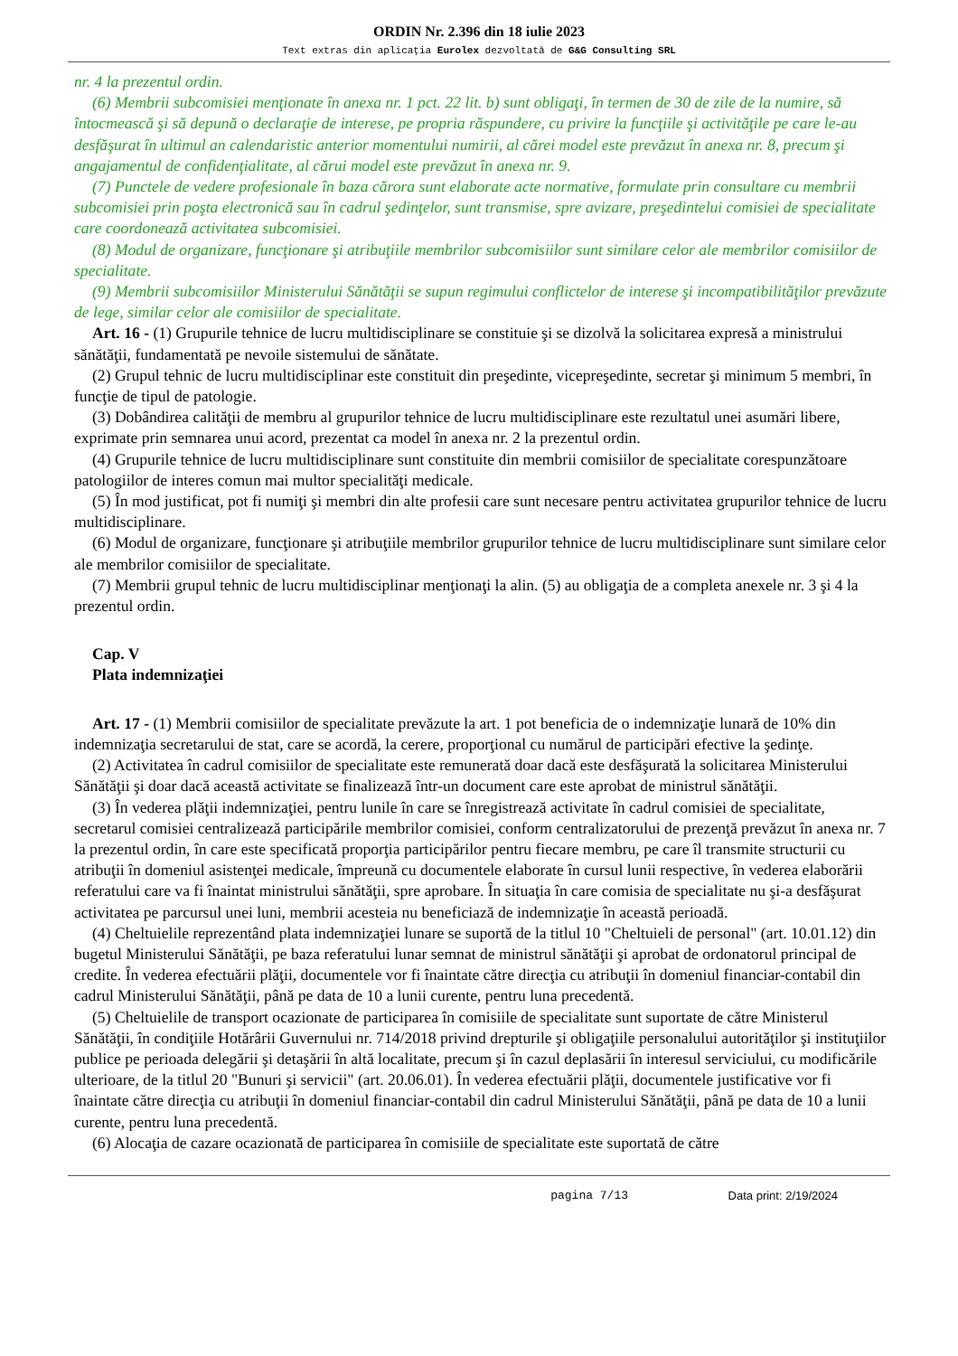ORDIN Nr. 2.396 din 18 iulie 2023
Text extras din aplicaţia Eurolex dezvoltată de G&G Consulting SRL
nr. 4 la prezentul ordin.
(6) Membrii subcomisiei menţionate în anexa nr. 1 pct. 22 lit. b) sunt obligaţi, în termen de 30 de zile de la numire, să întocmească şi să depună o declaraţie de interese, pe propria răspundere, cu privire la funcţiile şi activităţile pe care le-au desfăşurat în ultimul an calendaristic anterior momentului numirii, al cărei model este prevăzut în anexa nr. 8, precum şi angajamentul de confidenţialitate, al cărui model este prevăzut în anexa nr. 9.
(7) Punctele de vedere profesionale în baza cărora sunt elaborate acte normative, formulate prin consultare cu membrii subcomisiei prin poşta electronică sau în cadrul şedinţelor, sunt transmise, spre avizare, preşedintelui comisiei de specialitate care coordonează activitatea subcomisiei.
(8) Modul de organizare, funcţionare şi atribuţiile membrilor subcomisiilor sunt similare celor ale membrilor comisiilor de specialitate.
(9) Membrii subcomisiilor Ministerului Sănătăţii se supun regimului conflictelor de interese şi incompatibilităţilor prevăzute de lege, similar celor ale comisiilor de specialitate.
Art. 16 - (1) Grupurile tehnice de lucru multidisciplinare se constituie şi se dizolvă la solicitarea expresă a ministrului sănătăţii, fundamentată pe nevoile sistemului de sănătate.
(2) Grupul tehnic de lucru multidisciplinar este constituit din preşedinte, vicepreşedinte, secretar şi minimum 5 membri, în funcţie de tipul de patologie.
(3) Dobândirea calităţii de membru al grupurilor tehnice de lucru multidisciplinare este rezultatul unei asumări libere, exprimate prin semnarea unui acord, prezentat ca model în anexa nr. 2 la prezentul ordin.
(4) Grupurile tehnice de lucru multidisciplinare sunt constituite din membrii comisiilor de specialitate corespunzătoare patologiilor de interes comun mai multor specialităţi medicale.
(5) În mod justificat, pot fi numiţi şi membri din alte profesii care sunt necesare pentru activitatea grupurilor tehnice de lucru multidisciplinare.
(6) Modul de organizare, funcţionare şi atribuţiile membrilor grupurilor tehnice de lucru multidisciplinare sunt similare celor ale membrilor comisiilor de specialitate.
(7) Membrii grupul tehnic de lucru multidisciplinar menţionaţi la alin. (5) au obligaţia de a completa anexele nr. 3 şi 4 la prezentul ordin.
Cap. V
Plata indemnizaţiei
Art. 17 - (1) Membrii comisiilor de specialitate prevăzute la art. 1 pot beneficia de o indemnizaţie lunară de 10% din indemnizaţia secretarului de stat, care se acordă, la cerere, proporţional cu numărul de participări efective la şedinţe.
(2) Activitatea în cadrul comisiilor de specialitate este remunerată doar dacă este desfăşurată la solicitarea Ministerului Sănătăţii şi doar dacă această activitate se finalizează într-un document care este aprobat de ministrul sănătăţii.
(3) În vederea plăţii indemnizaţiei, pentru lunile în care se înregistrează activitate în cadrul comisiei de specialitate, secretarul comisiei centralizează participările membrilor comisiei, conform centralizatorului de prezenţă prevăzut în anexa nr. 7 la prezentul ordin, în care este specificată proporţia participărilor pentru fiecare membru, pe care îl transmite structurii cu atribuţii în domeniul asistenţei medicale, împreună cu documentele elaborate în cursul lunii respective, în vederea elaborării referatului care va fi înaintat ministrului sănătăţii, spre aprobare. În situaţia în care comisia de specialitate nu şi-a desfăşurat activitatea pe parcursul unei luni, membrii acesteia nu beneficiază de indemnizaţie în această perioadă.
(4) Cheltuielile reprezentând plata indemnizaţiei lunare se suportă de la titlul 10 "Cheltuieli de personal" (art. 10.01.12) din bugetul Ministerului Sănătăţii, pe baza referatului lunar semnat de ministrul sănătăţii şi aprobat de ordonatorul principal de credite. În vederea efectuării plăţii, documentele vor fi înaintate către direcţia cu atribuţii în domeniul financiar-contabil din cadrul Ministerului Sănătăţii, până pe data de 10 a lunii curente, pentru luna precedentă.
(5) Cheltuielile de transport ocazionate de participarea în comisiile de specialitate sunt suportate de către Ministerul Sănătăţii, în condiţiile Hotărârii Guvernului nr. 714/2018 privind drepturile şi obligaţiile personalului autorităţilor şi instituţiilor publice pe perioada delegării şi detaşării în altă localitate, precum şi în cazul deplasării în interesul serviciului, cu modificările ulterioare, de la titlul 20 "Bunuri şi servicii" (art. 20.06.01). În vederea efectuării plăţii, documentele justificative vor fi înaintate către direcţia cu atribuţii în domeniul financiar-contabil din cadrul Ministerului Sănătăţii, până pe data de 10 a lunii curente, pentru luna precedentă.
(6) Alocaţia de cazare ocazionată de participarea în comisiile de specialitate este suportată de către
pagina 7/13 Data print: 2/19/2024